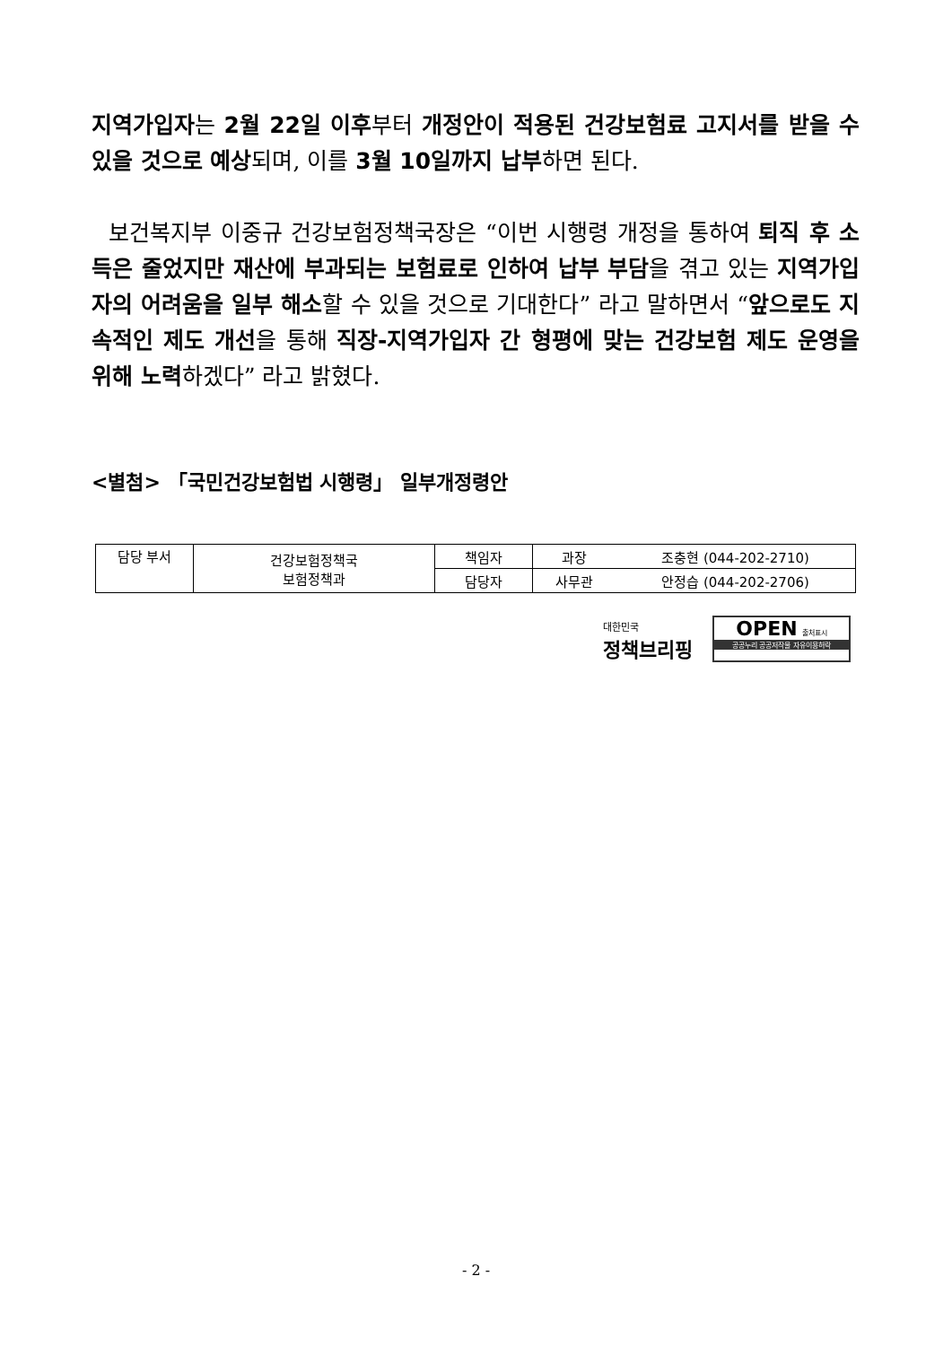지역가입자는 2월 22일 이후부터 개정안이 적용된 건강보험료 고지서를 받을 수 있을 것으로 예상되며, 이를 3월 10일까지 납부하면 된다.
보건복지부 이중규 건강보험정책국장은 “이번 시행령 개정을 통하여 퇴직 후 소득은 줄었지만 재산에 부과되는 보험료로 인하여 납부 부담을 겪고 있는 지역가입자의 어려움을 일부 해소할 수 있을 것으로 기대한다” 라고 말하면서 “앞으로도 지속적인 제도 개선을 통해 직장-지역가입자 간 형평에 맞는 건강보험 제도 운영을 위해 노력하겠다” 라고 밝혔다.
<별첨> 「국민건강보험법 시행령」 일부개정령안
| 담당 부서 | 건강보험정책국 보험정책과 | 책임자 | 과장 | 조충현 (044-202-2710) |
| | | 담당자 | 사무관 | 안정습 (044-202-2706) |
대한민국
정책브리핑
OPEN 출처표시
공공누리 공공저작물 자유이용허락
- 2 -